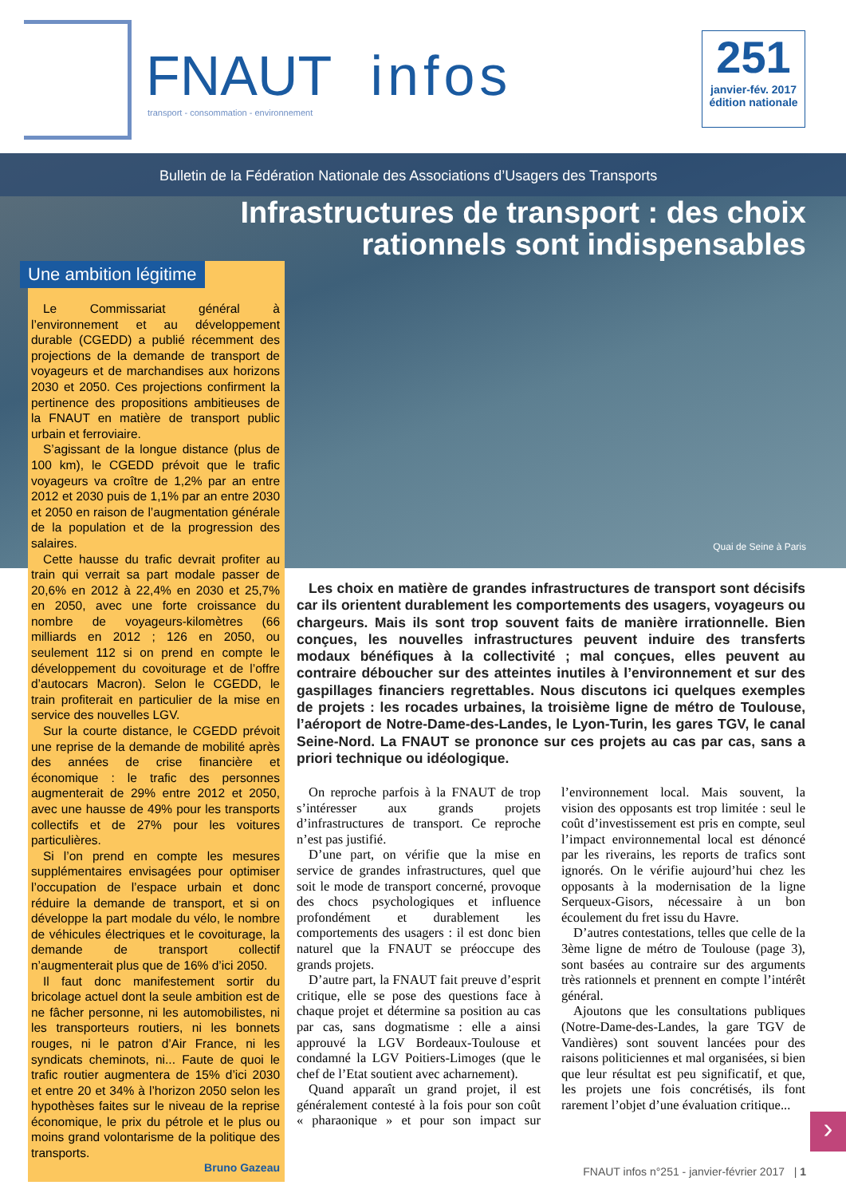FNAUT infos
transport - consommation - environnement
251
janvier-fév. 2017
édition nationale
Bulletin de la Fédération Nationale des Associations d’Usagers des Transports
Infrastructures de transport : des choix
rationnels sont indispensables
Quai de Seine à Paris
Une ambition légitime
Le Commissariat général à l’environnement et au développement durable (CGEDD) a publié récemment des projections de la demande de transport de voyageurs et de marchandises aux horizons 2030 et 2050. Ces projections confirment la pertinence des propositions ambitieuses de la FNAUT en matière de transport public urbain et ferroviaire.
S’agissant de la longue distance (plus de 100 km), le CGEDD prévoit que le trafic voyageurs va croître de 1,2% par an entre 2012 et 2030 puis de 1,1% par an entre 2030 et 2050 en raison de l’augmentation générale de la population et de la progression des salaires.
Cette hausse du trafic devrait profiter au train qui verrait sa part modale passer de 20,6% en 2012 à 22,4% en 2030 et 25,7% en 2050, avec une forte croissance du nombre de voyageurs-kilomètres (66 milliards en 2012 ; 126 en 2050, ou seulement 112 si on prend en compte le développement du covoiturage et de l’offre d’autocars Macron). Selon le CGEDD, le train profiterait en particulier de la mise en service des nouvelles LGV.
Sur la courte distance, le CGEDD prévoit une reprise de la demande de mobilité après des années de crise financière et économique : le trafic des personnes augmenterait de 29% entre 2012 et 2050, avec une hausse de 49% pour les transports collectifs et de 27% pour les voitures particulières.
Si l’on prend en compte les mesures supplémentaires envisagées pour optimiser l’occupation de l’espace urbain et donc réduire la demande de transport, et si on développe la part modale du vélo, le nombre de véhicules électriques et le covoiturage, la demande de transport collectif n’augmenterait plus que de 16% d’ici 2050.
Il faut donc manifestement sortir du bricolage actuel dont la seule ambition est de ne fâcher personne, ni les automobilistes, ni les transporteurs routiers, ni les bonnets rouges, ni le patron d’Air France, ni les syndicats cheminots, ni... Faute de quoi le trafic routier augmentera de 15% d’ici 2030 et entre 20 et 34% à l’horizon 2050 selon les hypothèses faites sur le niveau de la reprise économique, le prix du pétrole et le plus ou moins grand volontarisme de la politique des transports.
Bruno Gazeau
Les choix en matière de grandes infrastructures de transport sont décisifs car ils orientent durablement les comportements des usagers, voyageurs ou chargeurs. Mais ils sont trop souvent faits de manière irrationnelle. Bien conçues, les nouvelles infrastructures peuvent induire des transferts modaux bénéfiques à la collectivité ; mal conçues, elles peuvent au contraire déboucher sur des atteintes inutiles à l’environnement et sur des gaspillages financiers regrettables. Nous discutons ici quelques exemples de projets : les rocades urbaines, la troisième ligne de métro de Toulouse, l’aéroport de Notre-Dame-des-Landes, le Lyon-Turin, les gares TGV, le canal Seine-Nord. La FNAUT se prononce sur ces projets au cas par cas, sans a priori technique ou idéologique.
On reproche parfois à la FNAUT de trop s’intéresser aux grands projets d’infrastructures de transport. Ce reproche n’est pas justifié.
D’une part, on vérifie que la mise en service de grandes infrastructures, quel que soit le mode de transport concerné, provoque des chocs psychologiques et influence profondément et durablement les comportements des usagers : il est donc bien naturel que la FNAUT se préoccupe des grands projets.
D’autre part, la FNAUT fait preuve d’esprit critique, elle se pose des questions face à chaque projet et détermine sa position au cas par cas, sans dogmatisme : elle a ainsi approuvé la LGV Bordeaux-Toulouse et condamné la LGV Poitiers-Limoges (que le chef de l’Etat soutient avec acharnement).
Quand apparaît un grand projet, il est généralement contesté à la fois pour son coût « pharaonique » et pour son impact sur l’environnement local. Mais souvent, la vision des opposants est trop limitée : seul le coût d’investissement est pris en compte, seul l’impact environnemental local est dénoncé par les riverains, les reports de trafics sont ignorés. On le vérifie aujourd’hui chez les opposants à la modernisation de la ligne Serqueux-Gisors, nécessaire à un bon écoulement du fret issu du Havre.
D’autres contestations, telles que celle de la 3ème ligne de métro de Toulouse (page 3), sont basées au contraire sur des arguments très rationnels et prennent en compte l’intérêt général.
Ajoutons que les consultations publiques (Notre-Dame-des-Landes, la gare TGV de Vandières) sont souvent lancées pour des raisons politiciennes et mal organisées, si bien que leur résultat est peu significatif, et que, les projets une fois concrétisés, ils font rarement l’objet d’une évaluation critique...
›
FNAUT infos n°251 - janvier-février 2017 | 1